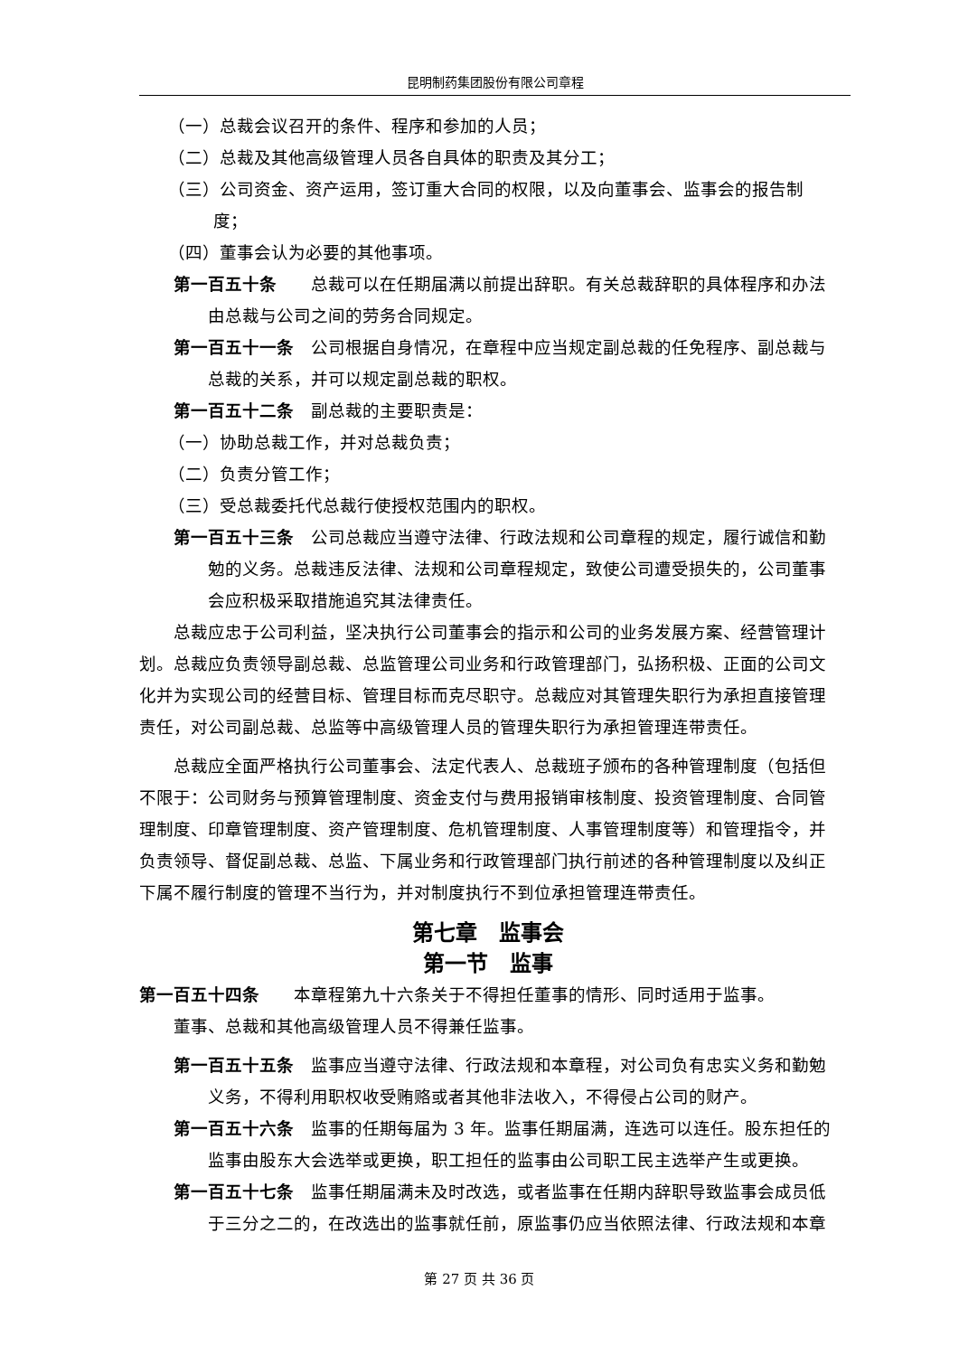昆明制药集团股份有限公司章程
（一）总裁会议召开的条件、程序和参加的人员；
（二）总裁及其他高级管理人员各自具体的职责及其分工；
（三）公司资金、资产运用，签订重大合同的权限，以及向董事会、监事会的报告制度；
（四）董事会认为必要的其他事项。
第一百五十条　　总裁可以在任期届满以前提出辞职。有关总裁辞职的具体程序和办法由总裁与公司之间的劳务合同规定。
第一百五十一条　公司根据自身情况，在章程中应当规定副总裁的任免程序、副总裁与总裁的关系，并可以规定副总裁的职权。
第一百五十二条　副总裁的主要职责是：
（一）协助总裁工作，并对总裁负责；
（二）负责分管工作；
（三）受总裁委托代总裁行使授权范围内的职权。
第一百五十三条　公司总裁应当遵守法律、行政法规和公司章程的规定，履行诚信和勤勉的义务。总裁违反法律、法规和公司章程规定，致使公司遭受损失的，公司董事会应积极采取措施追究其法律责任。
总裁应忠于公司利益，坚决执行公司董事会的指示和公司的业务发展方案、经营管理计划。总裁应负责领导副总裁、总监管理公司业务和行政管理部门，弘扬积极、正面的公司文化并为实现公司的经营目标、管理目标而克尽职守。总裁应对其管理失职行为承担直接管理责任，对公司副总裁、总监等中高级管理人员的管理失职行为承担管理连带责任。
总裁应全面严格执行公司董事会、法定代表人、总裁班子颁布的各种管理制度（包括但不限于：公司财务与预算管理制度、资金支付与费用报销审核制度、投资管理制度、合同管理制度、印章管理制度、资产管理制度、危机管理制度、人事管理制度等）和管理指令，并负责领导、督促副总裁、总监、下属业务和行政管理部门执行前述的各种管理制度以及纠正下属不履行制度的管理不当行为，并对制度执行不到位承担管理连带责任。
第七章　监事会
第一节　监事
第一百五十四条　　本章程第九十六条关于不得担任董事的情形、同时适用于监事。
董事、总裁和其他高级管理人员不得兼任监事。
第一百五十五条　监事应当遵守法律、行政法规和本章程，对公司负有忠实义务和勤勉义务，不得利用职权收受贿赂或者其他非法收入，不得侵占公司的财产。
第一百五十六条　监事的任期每届为 3 年。监事任期届满，连选可以连任。股东担任的监事由股东大会选举或更换，职工担任的监事由公司职工民主选举产生或更换。
第一百五十七条　监事任期届满未及时改选，或者监事在任期内辞职导致监事会成员低于三分之二的，在改选出的监事就任前，原监事仍应当依照法律、行政法规和本章
第 27 页 共 36 页